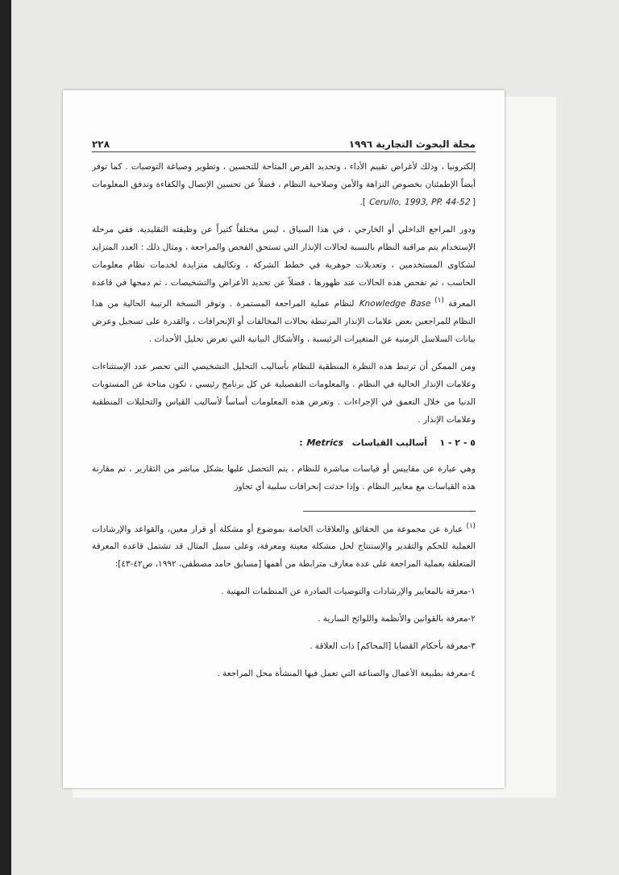مجلة البحوث التجارية ١٩٩٦ ٢٢٨
إلكترونيا ، وذلك لأغراض تقييم الأداء ، وتحديد الفرص المتاحة للتحسين ، وتطوير وصياغة التوصيات . كما توفر أيضاً الإطمئنان بخصوص النزاهة والأمن وصلاحية النظام ، فضلاً عن تحسين الإتصال والكفاءة وتدفق المعلومات [ Cerullo, 1993, PP. 44-52 ].
ودور المراجع الداخلي أو الخارجي ، في هذا السياق ، ليس مختلفاً كثيراً عن وظيفته التقليدية. ففي مرحلة الإستخدام يتم مراقبة النظام بالنسبة لحالات الإنذار التي تستحق الفحص والمراجعة ، ومثال ذلك : العدد المتزايد لشكاوى المستخدمين ، وتعديلات جوهرية في خطط الشركة ، وتكاليف متزايدة لخدمات نظام معلومات الحاسب ، ثم تفحص هذه الحالات عند ظهورها ، فضلاً عن تحديد الأعراض والتشخيصات ، ثم دمجها في قاعدة المعرفة <sup>(١)</sup> Knowledge Base لنظام عملية المراجعة المستمرة . وتوفر النسخة الرتيبة الحالية من هذا النظام للمراجعين بعض علامات الإنذار المرتبطة بحالات المخالفات أو الإنحرافات ، والقدرة على تسجيل وعرض بيانات السلاسل الزمنية عن المتغيرات الرئيسية ، والأشكال البيانية التي تعرض تحليل الأحداث .
ومن الممكن أن ترتبط هذه النظرة المنطقية للنظام بأساليب التحليل التشخيصي التي تحصر عدد الإستثناءات وعلامات الإنذار الحالية في النظام . والمعلومات التفصيلية عن كل برنامج رئيسي ، تكون متاحة عن المستويات الدنيا من خلال التعمق في الإجراءات . وتعرض هذه المعلومات أساساً لأساليب القياس والتحليلات المنطقية وعلامات الإنذار .
٥ - ٢ - ١ أساليب القياسات Metrics :
وهي عبارة عن مقاييس أو قياسات مباشرة للنظام ، يتم التحصل عليها بشكل مباشر من التقارير ، ثم مقارنة هذه القياسات مع معايير النظام . وإذا حدثت إنحرافات سلبية أي تجاوز
<sup>(١)</sup> عبارة عن مجموعة من الحقائق والعلاقات الخاصة بموضوع أو مشكلة أو قرار معين، والقواعد والإرشادات العملية للحكم والتقدير والإستنتاج لحل مشكلة معينة ومعرفة، وعلى سبيل المثال قد تشتمل قاعدة المعرفة المتعلقة بعملية المراجعة على عدة معارف مترابطة من أهمها [مسابق حامد مصطفى، ١٩٩٢، ص٤٢-٤٣]:
١-معرفة بالمعايير والإرشادات والتوصيات الصادرة عن المنظمات المهنية .
٢-معرفة بالقوانين والأنظمة واللوائح السارية .
٣-معرفة بأحكام القضايا [المحاكم] ذات العلاقة .
٤-معرفة بطبيعة الأعمال والصناعة التي تعمل فيها المنشأة محل المراجعة .